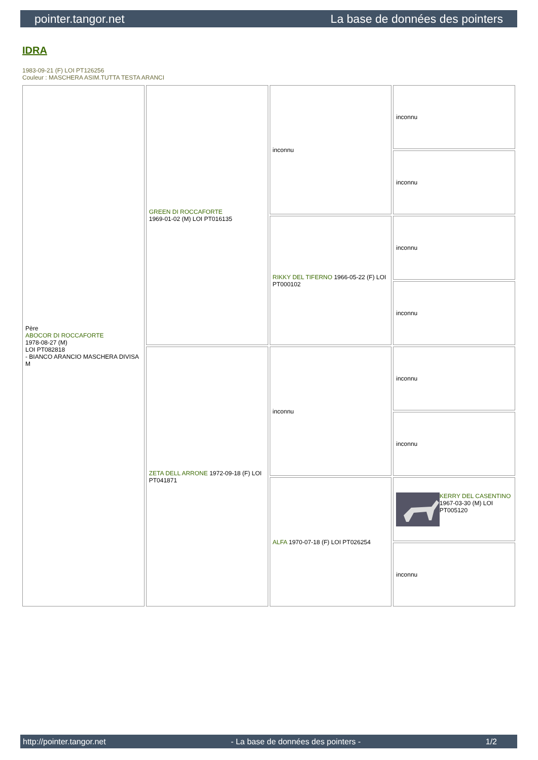pointer.tangor.net La base de données des pointers
IDRA
1983-09-21 (F) LOI PT126256
Couleur : MASCHERA ASIM.TUTTA TESTA ARANCI
| Père ABOCOR DI ROCCAFORTE 1978-08-27 (M) LOI PT082818 - BIANCO ARANCIO MASCHERA DIVISA M | GREEN DI ROCCAFORTE 1969-01-02 (M) LOI PT016135 | inconnu | inconnu |
| | | | inconnu |
| | | RIKKY DEL TIFERNO 1966-05-22 (F) LOI PT000102 | inconnu |
| | | | inconnu |
| | ZETA DELL ARRONE 1972-09-18 (F) LOI PT041871 | inconnu | inconnu |
| | | | inconnu |
| | | ALFA 1970-07-18 (F) LOI PT026254 | KERRY DEL CASENTINO 1967-03-30 (M) LOI PT005120 |
| | | | inconnu |
http://pointer.tangor.net - La base de données des pointers - 1/2